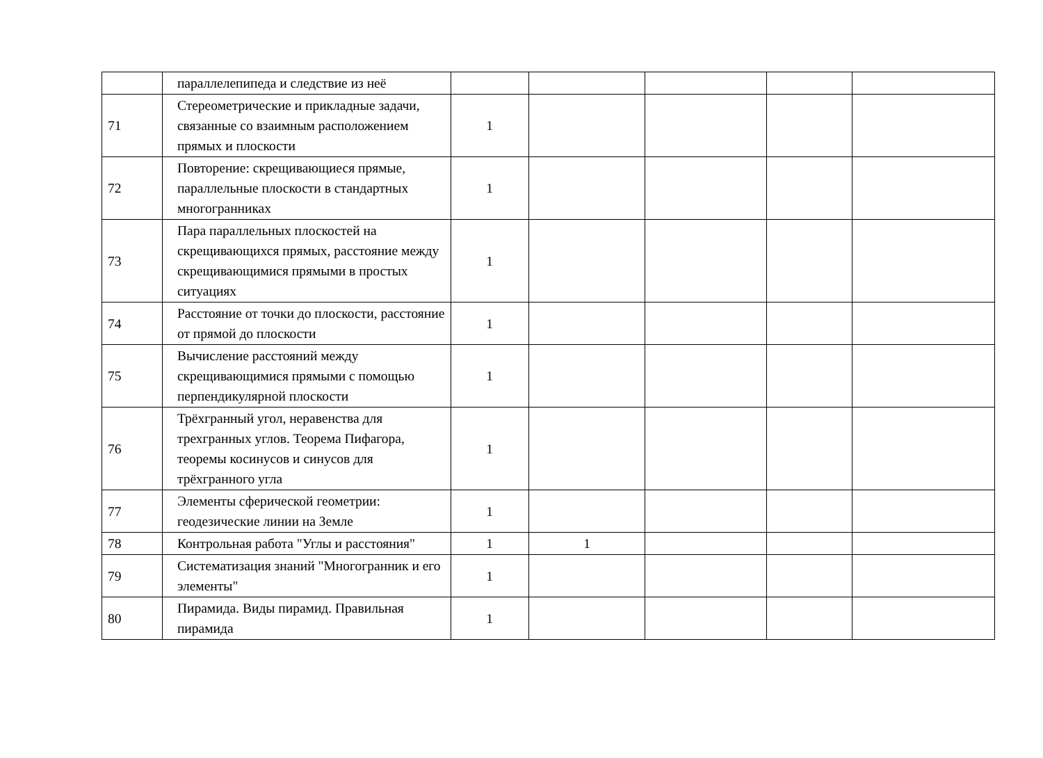| | параллелепипеда и следствие из неё | | | | | |
| 71 | Стереометрические и прикладные задачи, связанные со взаимным расположением прямых и плоскости | 1 | | | | |
| 72 | Повторение: скрещивающиеся прямые, параллельные плоскости в стандартных многогранниках | 1 | | | | |
| 73 | Пара параллельных плоскостей на скрещивающихся прямых, расстояние между скрещивающимися прямыми в простых ситуациях | 1 | | | | |
| 74 | Расстояние от точки до плоскости, расстояние от прямой до плоскости | 1 | | | | |
| 75 | Вычисление расстояний между скрещивающимися прямыми с помощью перпендикулярной плоскости | 1 | | | | |
| 76 | Трёхгранный угол, неравенства для трехгранных углов. Теорема Пифагора, теоремы косинусов и синусов для трёхгранного угла | 1 | | | | |
| 77 | Элементы сферической геометрии: геодезические линии на Земле | 1 | | | | |
| 78 | Контрольная работа "Углы и расстояния" | 1 | 1 | | | |
| 79 | Систематизация знаний "Многогранник и его элементы" | 1 | | | | |
| 80 | Пирамида. Виды пирамид. Правильная пирамида | 1 | | | | |